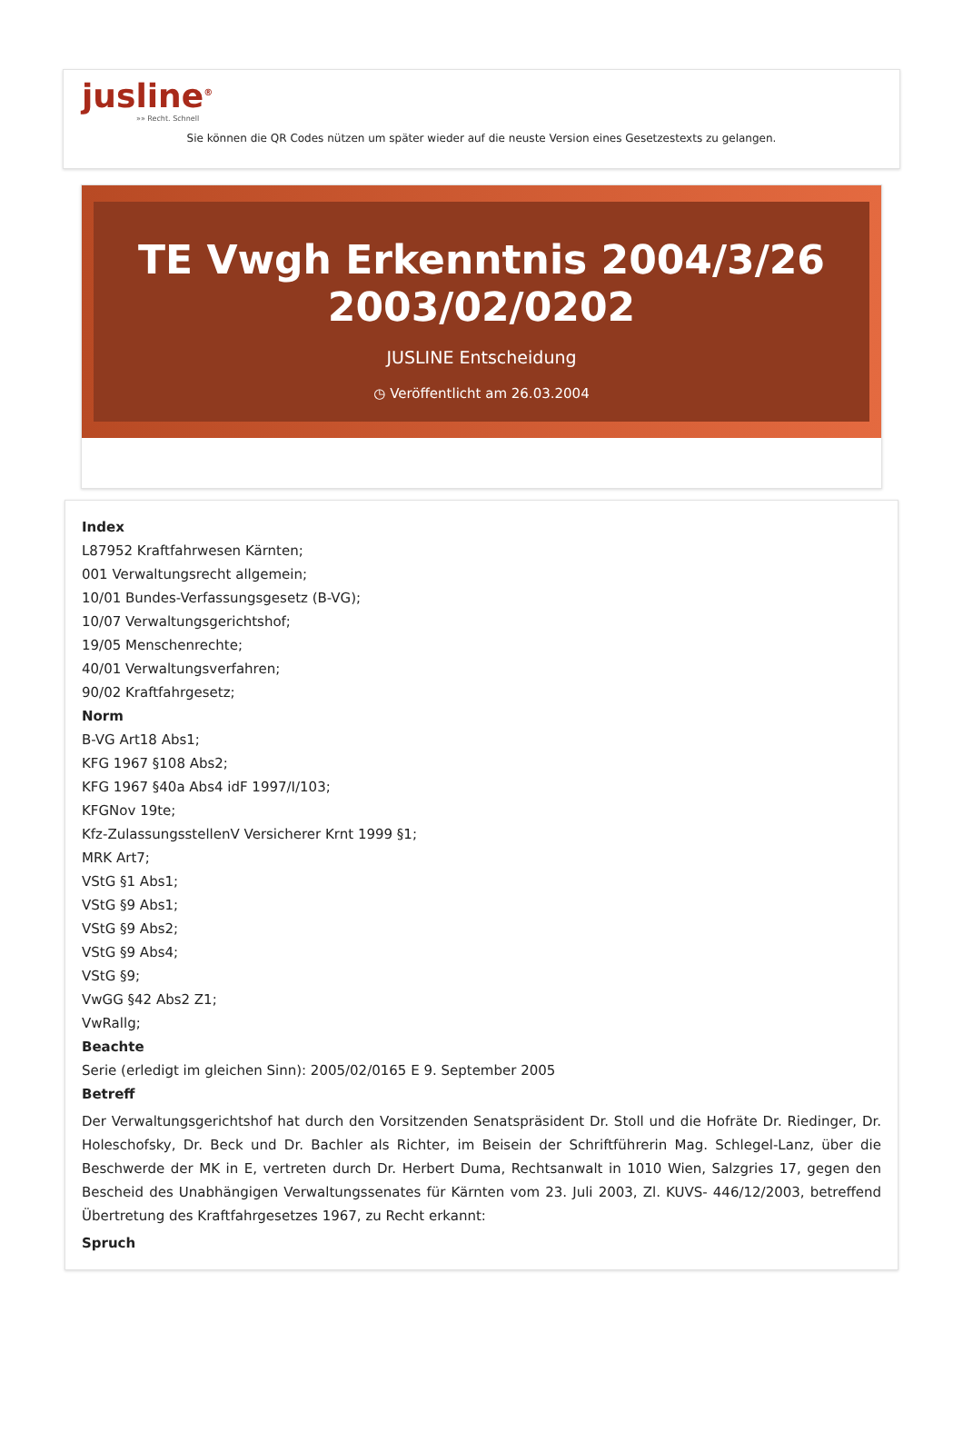jusline<sup>®</sup>
»» Recht. Schnell
Sie können die QR Codes nützen um später wieder auf die neuste Version eines Gesetzestexts zu gelangen.
TE Vwgh Erkenntnis 2004/3/26 2003/02/0202
JUSLINE Entscheidung
◷ Veröffentlicht am 26.03.2004
Index
L87952 Kraftfahrwesen Kärnten;
001 Verwaltungsrecht allgemein;
10/01 Bundes-Verfassungsgesetz (B-VG);
10/07 Verwaltungsgerichtshof;
19/05 Menschenrechte;
40/01 Verwaltungsverfahren;
90/02 Kraftfahrgesetz;
Norm
B-VG Art18 Abs1;
KFG 1967 §108 Abs2;
KFG 1967 §40a Abs4 idF 1997/I/103;
KFGNov 19te;
Kfz-ZulassungsstellenV Versicherer Krnt 1999 §1;
MRK Art7;
VStG §1 Abs1;
VStG §9 Abs1;
VStG §9 Abs2;
VStG §9 Abs4;
VStG §9;
VwGG §42 Abs2 Z1;
VwRallg;
Beachte
Serie (erledigt im gleichen Sinn): 2005/02/0165 E 9. September 2005
Betreff
Der Verwaltungsgerichtshof hat durch den Vorsitzenden Senatspräsident Dr. Stoll und die Hofräte Dr. Riedinger, Dr. Holeschofsky, Dr. Beck und Dr. Bachler als Richter, im Beisein der Schriftführerin Mag. Schlegel-Lanz, über die Beschwerde der MK in E, vertreten durch Dr. Herbert Duma, Rechtsanwalt in 1010 Wien, Salzgries 17, gegen den Bescheid des Unabhängigen Verwaltungssenates für Kärnten vom 23. Juli 2003, Zl. KUVS- 446/12/2003, betreffend Übertretung des Kraftfahrgesetzes 1967, zu Recht erkannt:
Spruch